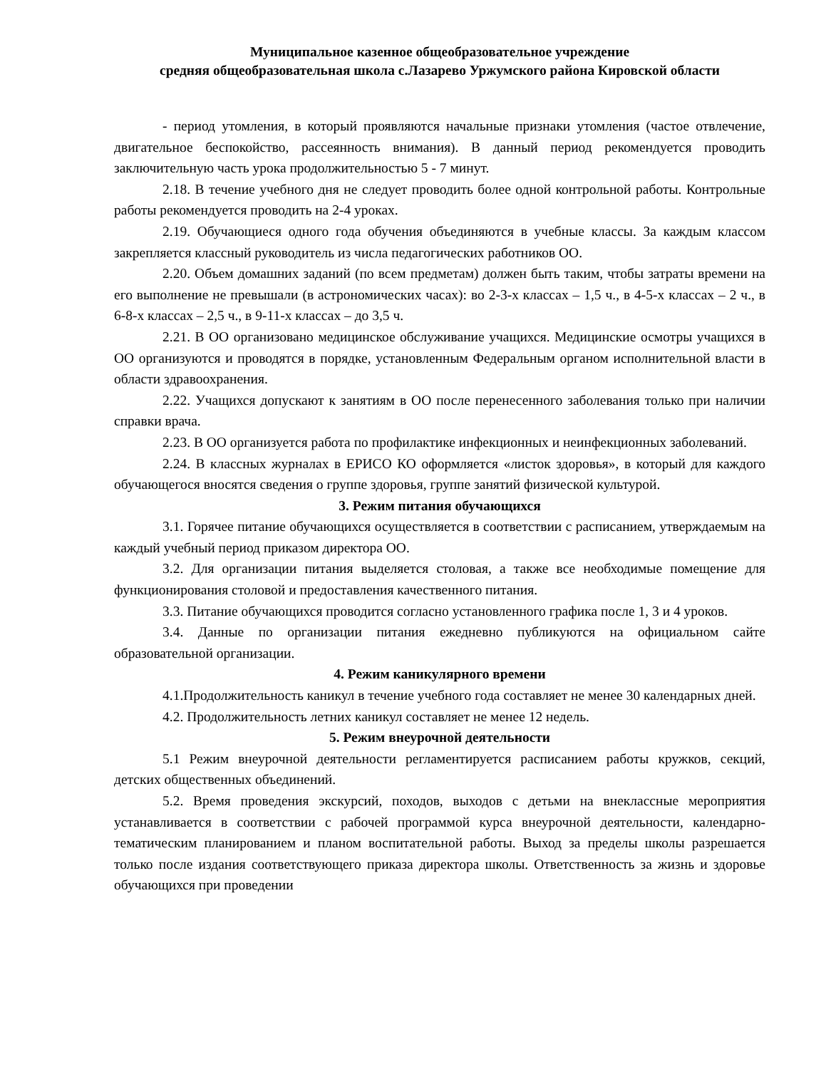Муниципальное казенное общеобразовательное учреждение
средняя общеобразовательная школа с.Лазарево Уржумского района Кировской области
- период утомления, в который проявляются начальные признаки утомления (частое отвлечение, двигательное беспокойство, рассеянность внимания). В данный период рекомендуется проводить заключительную часть урока продолжительностью 5 - 7 минут.
2.18. В течение учебного дня не следует проводить более одной контрольной работы. Контрольные работы рекомендуется проводить на 2-4 уроках.
2.19. Обучающиеся одного года обучения объединяются в учебные классы. За каждым классом закрепляется классный руководитель из числа педагогических работников ОО.
2.20. Объем домашних заданий (по всем предметам) должен быть таким, чтобы затраты времени на его выполнение не превышали (в астрономических часах): во 2-3-х классах – 1,5 ч., в 4-5-х классах – 2 ч., в 6-8-х классах – 2,5 ч., в 9-11-х классах – до 3,5 ч.
2.21. В ОО организовано медицинское обслуживание учащихся. Медицинские осмотры учащихся в ОО организуются и проводятся в порядке, установленным Федеральным органом исполнительной власти в области здравоохранения.
2.22. Учащихся допускают к занятиям в ОО после перенесенного заболевания только при наличии справки врача.
2.23. В ОО организуется работа по профилактике инфекционных и неинфекционных заболеваний.
2.24. В классных журналах в ЕРИСО КО оформляется «листок здоровья», в который для каждого обучающегося вносятся сведения о группе здоровья, группе занятий физической культурой.
3. Режим питания обучающихся
3.1. Горячее питание обучающихся осуществляется в соответствии с расписанием, утверждаемым на каждый учебный период приказом директора ОО.
3.2. Для организации питания выделяется столовая, а также все необходимые помещение для функционирования столовой и предоставления качественного питания.
3.3. Питание обучающихся проводится согласно установленного графика после 1, 3 и 4 уроков.
3.4. Данные по организации питания ежедневно публикуются на официальном сайте образовательной организации.
4. Режим каникулярного времени
4.1.Продолжительность каникул в течение учебного года составляет не менее 30 календарных дней.
4.2. Продолжительность летних каникул составляет не менее 12 недель.
5. Режим внеурочной деятельности
5.1 Режим внеурочной деятельности регламентируется расписанием работы кружков, секций, детских общественных объединений.
5.2. Время проведения экскурсий, походов, выходов с детьми на внеклассные мероприятия устанавливается в соответствии с рабочей программой курса внеурочной деятельности, календарно-тематическим планированием и планом воспитательной работы. Выход за пределы школы разрешается только после издания соответствующего приказа директора школы. Ответственность за жизнь и здоровье обучающихся при проведении